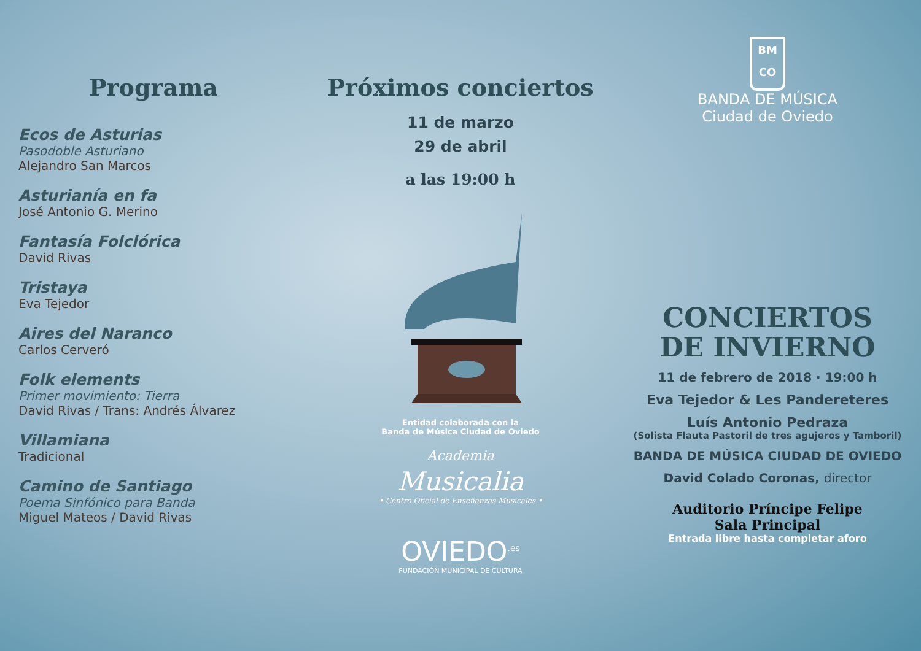Programa
Ecos de Asturias
Pasodoble Asturiano
Alejandro San Marcos
Asturianía en fa
José Antonio G. Merino
Fantasía Folclórica
David Rivas
Tristaya
Eva Tejedor
Aires del Naranco
Carlos Cerveró
Folk elements
Primer movimiento: Tierra
David Rivas / Trans: Andrés Álvarez
Villamiana
Tradicional
Camino de Santiago
Poema Sinfónico para Banda
Miguel Mateos / David Rivas
Próximos conciertos
11 de marzo
29 de abril
a las 19:00 h
Entidad colaborada con la
Banda de Música Ciudad de Oviedo
Academia
Musicalia
• Centro Oficial de Enseñanzas Musicales •
OVIEDO<sup>.es</sup>
FUNDACIÓN MUNICIPAL DE CULTURA
BM
CO
BANDA DE MÚSICA
Ciudad de Oviedo
CONCIERTOS
DE INVIERNO
11 de febrero de 2018 · 19:00 h
Eva Tejedor & Les Pandereteres
Luís Antonio Pedraza
(Solista Flauta Pastoril de tres agujeros y Tamboril)
BANDA DE MÚSICA CIUDAD DE OVIEDO
David Colado Coronas, director
Auditorio Príncipe Felipe
Sala Principal
Entrada libre hasta completar aforo